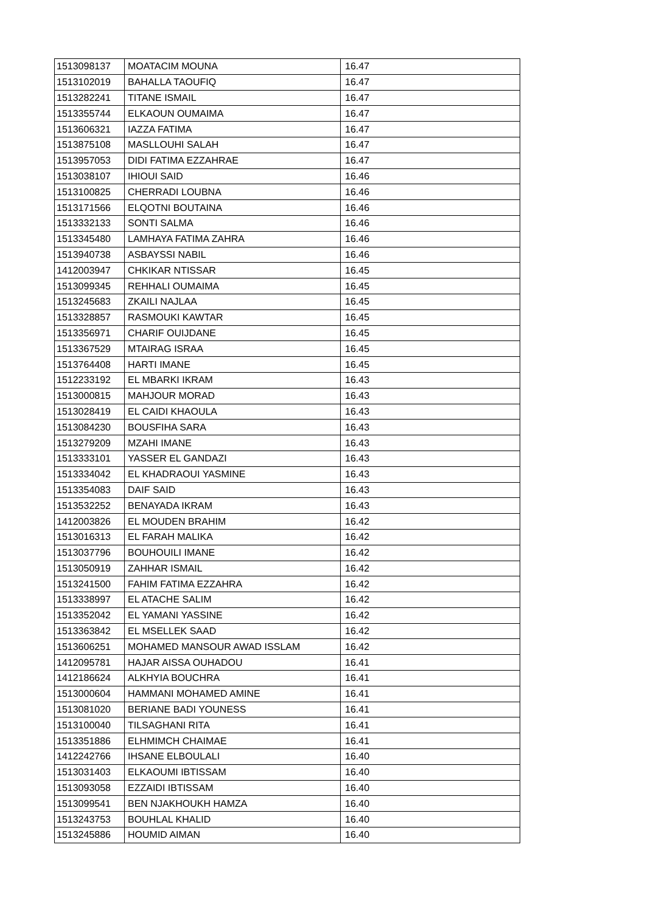| 1513098137 | MOATACIM MOUNA | 16.47 |
| 1513102019 | BAHALLA TAOUFIQ | 16.47 |
| 1513282241 | TITANE ISMAIL | 16.47 |
| 1513355744 | ELKAOUN OUMAIMA | 16.47 |
| 1513606321 | IAZZA FATIMA | 16.47 |
| 1513875108 | MASLLOUHI SALAH | 16.47 |
| 1513957053 | DIDI FATIMA EZZAHRAE | 16.47 |
| 1513038107 | IHIOUI SAID | 16.46 |
| 1513100825 | CHERRADI LOUBNA | 16.46 |
| 1513171566 | ELQOTNI BOUTAINA | 16.46 |
| 1513332133 | SONTI SALMA | 16.46 |
| 1513345480 | LAMHAYA FATIMA ZAHRA | 16.46 |
| 1513940738 | ASBAYSSI NABIL | 16.46 |
| 1412003947 | CHKIKAR NTISSAR | 16.45 |
| 1513099345 | REHHALI OUMAIMA | 16.45 |
| 1513245683 | ZKAILI NAJLAA | 16.45 |
| 1513328857 | RASMOUKI KAWTAR | 16.45 |
| 1513356971 | CHARIF OUIJDANE | 16.45 |
| 1513367529 | MTAIRAG ISRAA | 16.45 |
| 1513764408 | HARTI IMANE | 16.45 |
| 1512233192 | EL MBARKI IKRAM | 16.43 |
| 1513000815 | MAHJOUR MORAD | 16.43 |
| 1513028419 | EL CAIDI KHAOULA | 16.43 |
| 1513084230 | BOUSFIHA SARA | 16.43 |
| 1513279209 | MZAHI IMANE | 16.43 |
| 1513333101 | YASSER EL GANDAZI | 16.43 |
| 1513334042 | EL KHADRAOUI YASMINE | 16.43 |
| 1513354083 | DAIF SAID | 16.43 |
| 1513532252 | BENAYADA IKRAM | 16.43 |
| 1412003826 | EL MOUDEN BRAHIM | 16.42 |
| 1513016313 | EL FARAH MALIKA | 16.42 |
| 1513037796 | BOUHOUILI IMANE | 16.42 |
| 1513050919 | ZAHHAR ISMAIL | 16.42 |
| 1513241500 | FAHIM FATIMA EZZAHRA | 16.42 |
| 1513338997 | EL ATACHE SALIM | 16.42 |
| 1513352042 | EL YAMANI YASSINE | 16.42 |
| 1513363842 | EL MSELLEK SAAD | 16.42 |
| 1513606251 | MOHAMED MANSOUR AWAD ISSLAM | 16.42 |
| 1412095781 | HAJAR AISSA OUHADOU | 16.41 |
| 1412186624 | ALKHYIA BOUCHRA | 16.41 |
| 1513000604 | HAMMANI MOHAMED AMINE | 16.41 |
| 1513081020 | BERIANE BADI YOUNESS | 16.41 |
| 1513100040 | TILSAGHANI RITA | 16.41 |
| 1513351886 | ELHMIMCH CHAIMAE | 16.41 |
| 1412242766 | IHSANE ELBOULALI | 16.40 |
| 1513031403 | ELKAOUMI IBTISSAM | 16.40 |
| 1513093058 | EZZAIDI IBTISSAM | 16.40 |
| 1513099541 | BEN NJAKHOUKH HAMZA | 16.40 |
| 1513243753 | BOUHLAL KHALID | 16.40 |
| 1513245886 | HOUMID AIMAN | 16.40 |